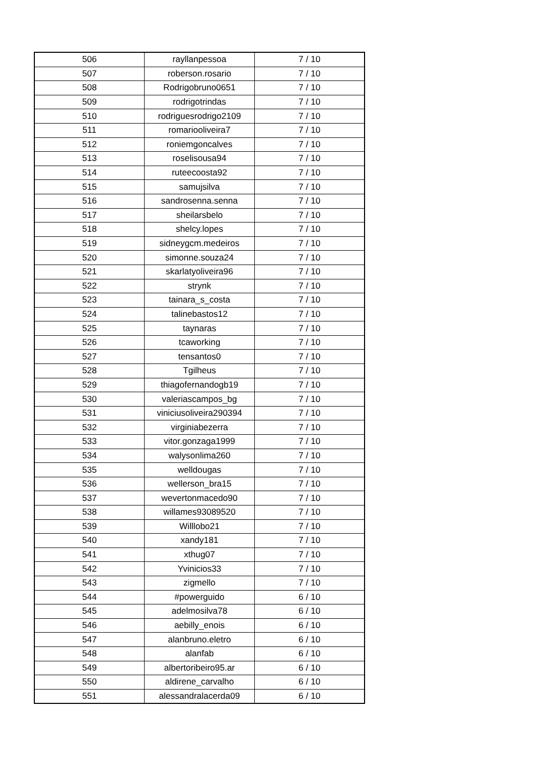| 506 | rayllanpessoa | 7 / 10 |
| 507 | roberson.rosario | 7 / 10 |
| 508 | Rodrigobruno0651 | 7 / 10 |
| 509 | rodrigotrindas | 7 / 10 |
| 510 | rodriguesrodrigo2109 | 7 / 10 |
| 511 | romariooliveira7 | 7 / 10 |
| 512 | roniemgoncalves | 7 / 10 |
| 513 | roselisousa94 | 7 / 10 |
| 514 | ruteecoosta92 | 7 / 10 |
| 515 | samujsilva | 7 / 10 |
| 516 | sandrosenna.senna | 7 / 10 |
| 517 | sheilarsbelo | 7 / 10 |
| 518 | shelcy.lopes | 7 / 10 |
| 519 | sidneygcm.medeiros | 7 / 10 |
| 520 | simonne.souza24 | 7 / 10 |
| 521 | skarlatyoliveira96 | 7 / 10 |
| 522 | strynk | 7 / 10 |
| 523 | tainara_s_costa | 7 / 10 |
| 524 | talinebastos12 | 7 / 10 |
| 525 | taynaras | 7 / 10 |
| 526 | tcaworking | 7 / 10 |
| 527 | tensantos0 | 7 / 10 |
| 528 | Tgilheus | 7 / 10 |
| 529 | thiagofernandogb19 | 7 / 10 |
| 530 | valeriascampos_bg | 7 / 10 |
| 531 | viniciusoliveira290394 | 7 / 10 |
| 532 | virginiabezerra | 7 / 10 |
| 533 | vitor.gonzaga1999 | 7 / 10 |
| 534 | walysonlima260 | 7 / 10 |
| 535 | welldougas | 7 / 10 |
| 536 | wellerson_bra15 | 7 / 10 |
| 537 | wevertonmacedo90 | 7 / 10 |
| 538 | willames93089520 | 7 / 10 |
| 539 | Willlobo21 | 7 / 10 |
| 540 | xandy181 | 7 / 10 |
| 541 | xthug07 | 7 / 10 |
| 542 | Yvinicios33 | 7 / 10 |
| 543 | zigmello | 7 / 10 |
| 544 | #powerguido | 6 / 10 |
| 545 | adelmosilva78 | 6 / 10 |
| 546 | aebilly_enois | 6 / 10 |
| 547 | alanbruno.eletro | 6 / 10 |
| 548 | alanfab | 6 / 10 |
| 549 | albertoribeiro95.ar | 6 / 10 |
| 550 | aldirene_carvalho | 6 / 10 |
| 551 | alessandralacerda09 | 6 / 10 |